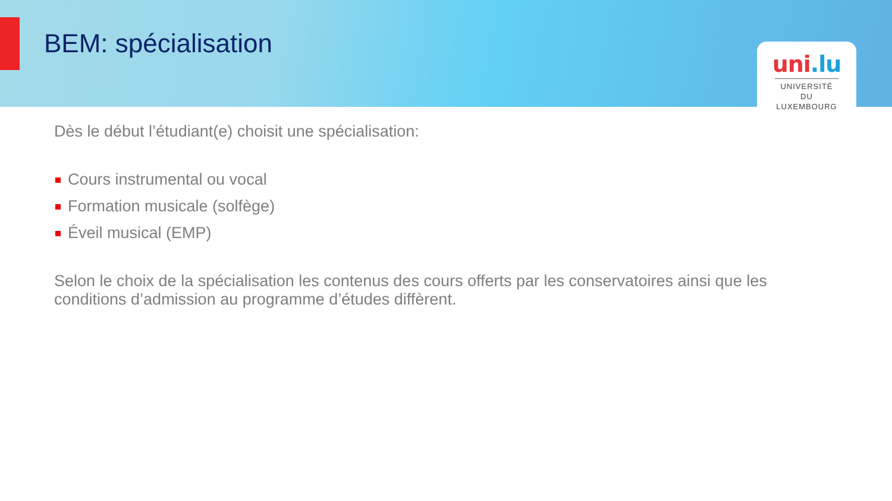BEM: spécialisation
uni.lu
UNIVERSITÉ DU
LUXEMBOURG
Dès le début l’étudiant(e) choisit une spécialisation:
Cours instrumental ou vocal
Formation musicale (solfège)
Éveil musical (EMP)
Selon le choix de la spécialisation les contenus des cours offerts par les conservatoires ainsi que les conditions d’admission au programme d’études diffèrent.